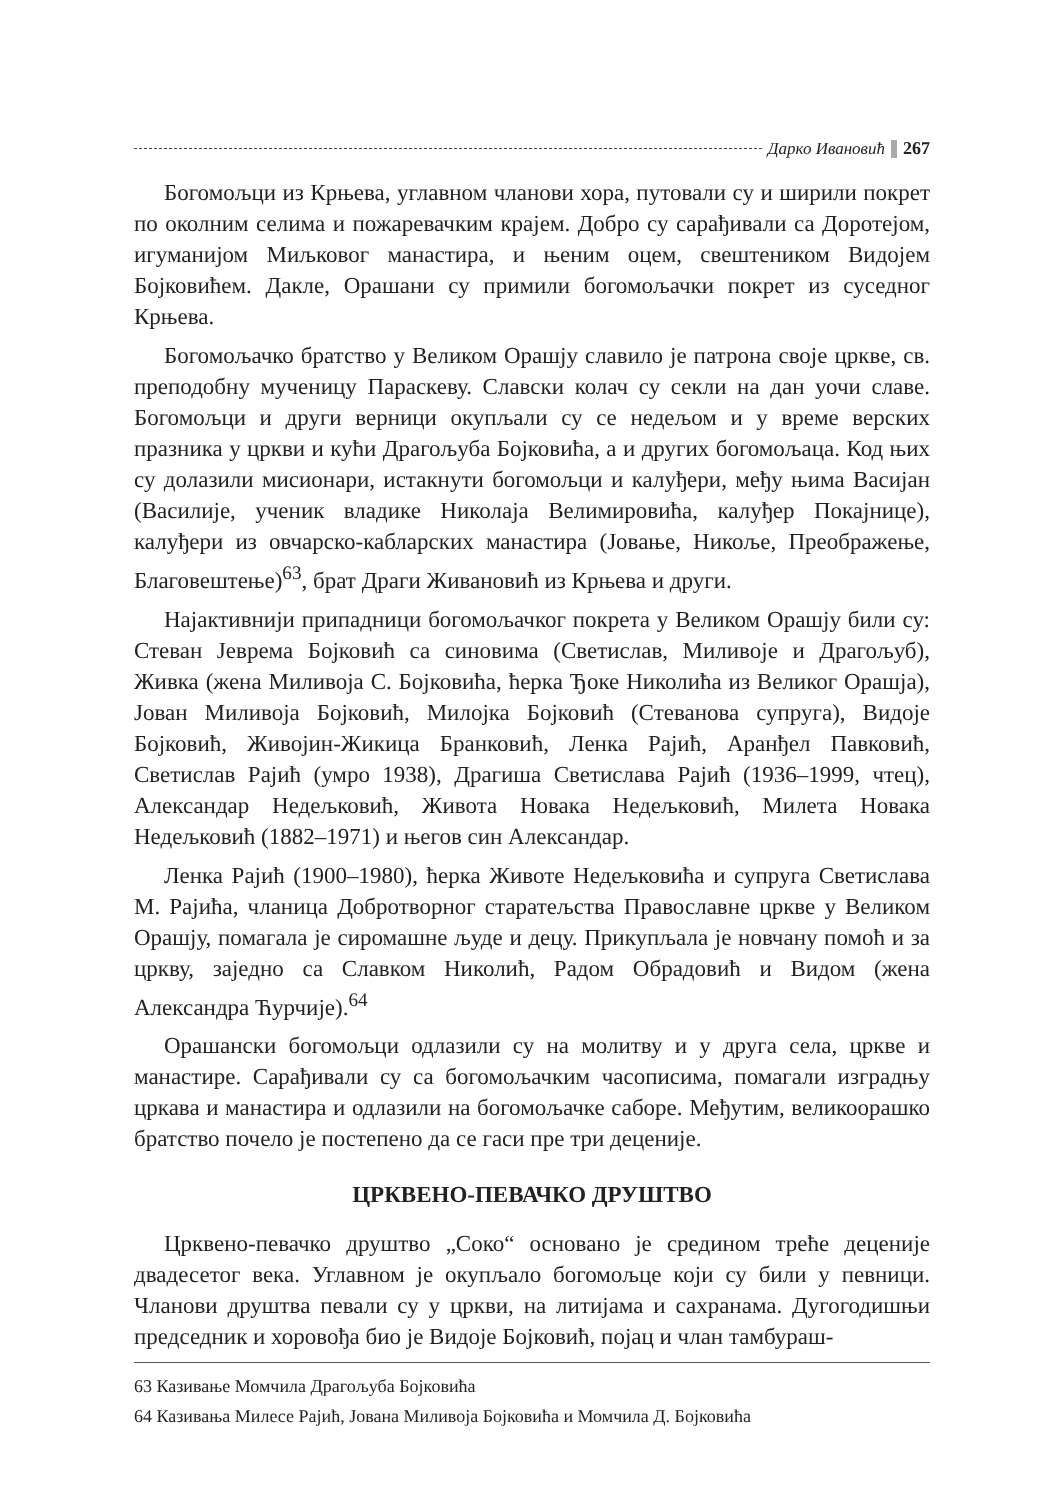Дарко Ивановић 267
Богомољци из Крњева, углавном чланови хора, путовали су и ширили покрет по околним селима и пожаревачким крајем. Добро су сарађивали са Доротејом, игуманијом Миљковог манастира, и њеним оцем, свештеником Видојем Бојковићем. Дакле, Орашани су примили богомољачки покрет из суседног Крњева.
Богомољачко братство у Великом Орашју славило је патрона своје цркве, св. преподобну мученицу Параскеву. Славски колач су секли на дан уочи славе. Богомољци и други верници окупљали су се недељом и у време верских празника у цркви и кући Драгољуба Бојковића, а и других богомољаца. Код њих су долазили мисионари, истакнути богомољци и калуђери, међу њима Васијан (Василије, ученик владике Николаја Велимировића, калуђер Покајнице), калуђери из овчарско-кабларских манастира (Јовање, Никоље, Преображење, Благовештење)<sup>63</sup>, брат Драги Живановић из Крњева и други.
Најактивнији припадници богомољачког покрета у Великом Орашју били су: Стеван Јеврема Бојковић са синовима (Светислав, Миливоје и Драгољуб), Живка (жена Миливоја С. Бојковића, ћерка Ђоке Николића из Великог Орашја), Јован Миливоја Бојковић, Милојка Бојковић (Стеванова супруга), Видоје Бојковић, Живојин-Жикица Бранковић, Ленка Рајић, Аранђел Павковић, Светислав Рајић (умро 1938), Драгиша Светислава Рајић (1936–1999, чтец), Александар Недељковић, Живота Новака Недељковић, Милета Новака Недељковић (1882–1971) и његов син Александар.
Ленка Рајић (1900–1980), ћерка Животе Недељковића и супруга Светислава М. Рајића, чланица Добротворног старатељства Православне цркве у Великом Орашју, помагала је сиромашне људе и децу. Прикупљала је новчану помоћ и за цркву, заједно са Славком Николић, Радом Обрадовић и Видом (жена Александра Ћурчије).<sup>64</sup>
Орашански богомољци одлазили су на молитву и у друга села, цркве и манастире. Сарађивали су са богомољачким часописима, помагали изградњу цркава и манастира и одлазили на богомољачке саборе. Међутим, великоорашко братство почело је постепено да се гаси пре три деценије.
ЦРКВЕНО-ПЕВАЧКО ДРУШТВО
Црквено-певачко друштво „Соко“ основано је средином треће деценије двадесетог века. Углавном је окупљало богомољце који су били у певници. Чланови друштва певали су у цркви, на литијама и сахранама. Дугогодишњи председник и хоровођа био је Видоје Бојковић, појац и члан тамбураш-
63 Казивање Момчила Драгољуба Бојковића
64 Казивања Милесе Рајић, Јована Миливоја Бојковића и Момчила Д. Бојковића